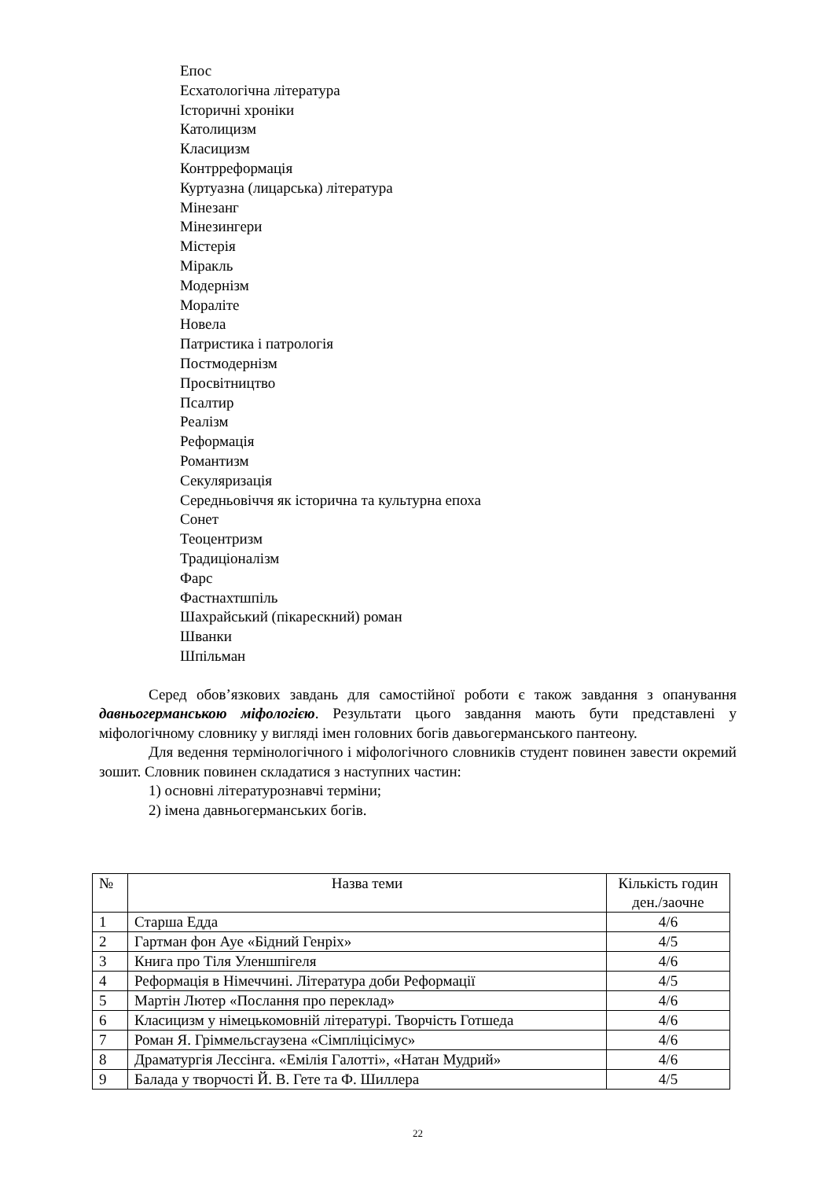Епос
Есхатологічна література
Історичні хроніки
Католицизм
Класицизм
Контрреформація
Куртуазна (лицарська) література
Мінезанг
Мінезингери
Містерія
Міракль
Модернізм
Мораліте
Новела
Патристика і патрологія
Постмодернізм
Просвітництво
Псалтир
Реалізм
Реформація
Романтизм
Секуляризація
Середньовіччя як історична та культурна епоха
Сонет
Теоцентризм
Традиціоналізм
Фарс
Фастнахтшпіль
Шахрайський (пікарескний) роман
Шванки
Шпільман
Серед обов’язкових завдань для самостійної роботи є також завдання з опанування давньогерманською міфологією. Результати цього завдання мають бути представлені у міфологічному словнику у вигляді імен головних богів давьогерманського пантеону.
Для ведення термінологічного і міфологічного словників студент повинен завести окремий зошит. Словник повинен складатися з наступних частин:
1) основні літературознавчі терміни;
2) імена давньогерманських богів.
| № | Назва теми | Кількість годин ден./заочне |
| --- | --- | --- |
| 1 | Старша Едда | 4/6 |
| 2 | Гартман фон Ауе «Бідний Генріх» | 4/5 |
| 3 | Книга про Тіля Уленшпігеля | 4/6 |
| 4 | Реформація в Німеччині. Література доби Реформації | 4/5 |
| 5 | Мартін Лютер «Послання про переклад» | 4/6 |
| 6 | Класицизм у німецькомовній літературі. Творчість Готшеда | 4/6 |
| 7 | Роман Я. Гріммельсгаузена «Сімпліцісімус» | 4/6 |
| 8 | Драматургія Лессінга. «Емілія Галотті», «Натан Мудрий» | 4/6 |
| 9 | Балада у творчості Й. В. Гете та Ф. Шиллера | 4/5 |
22